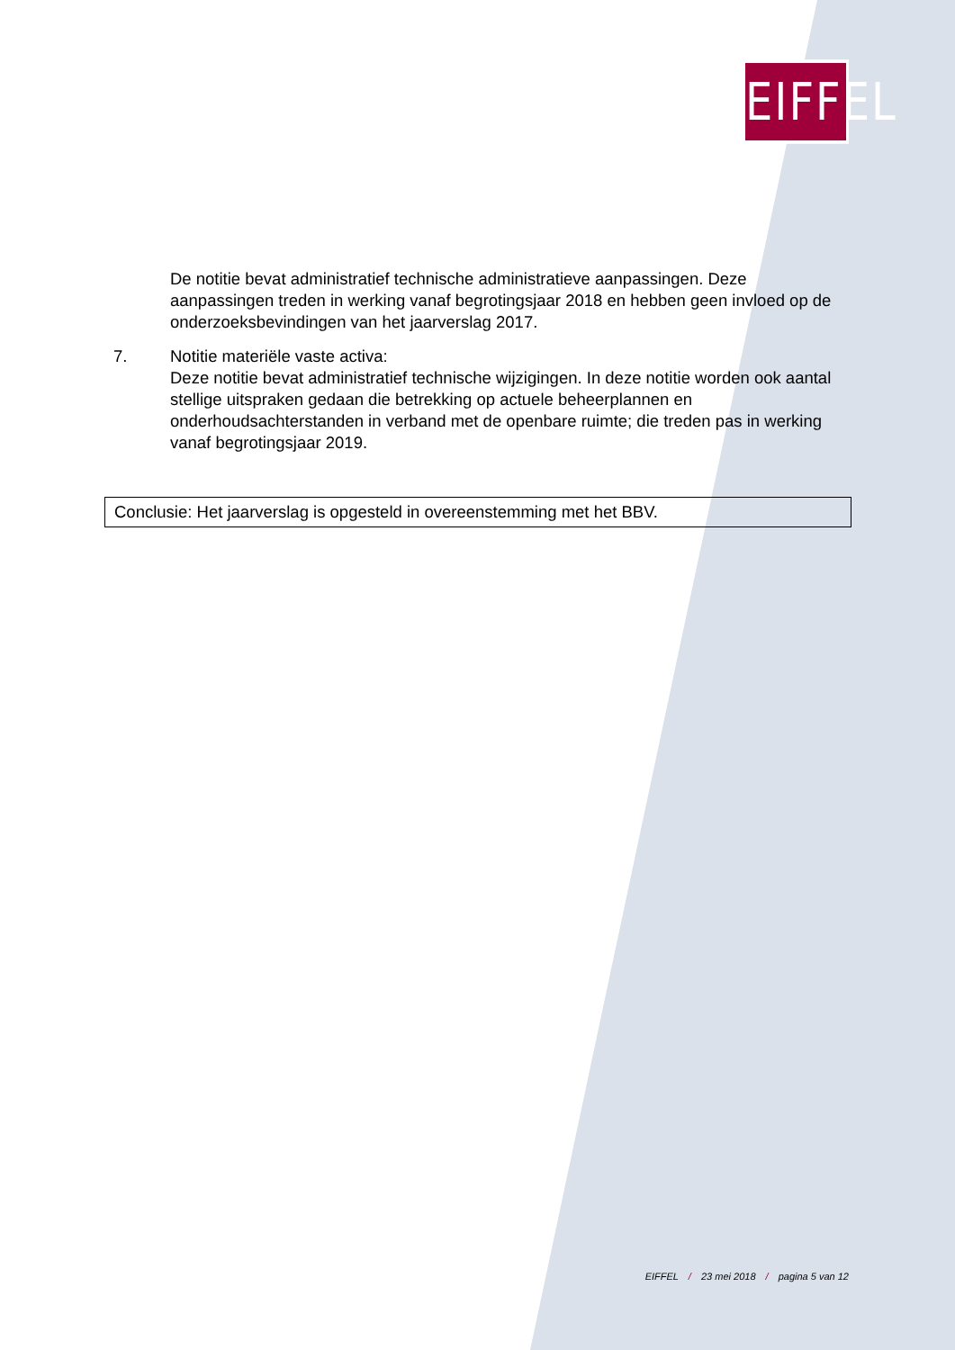EIFFEL
De notitie bevat administratief technische administratieve aanpassingen. Deze aanpassingen treden in werking vanaf begrotingsjaar 2018 en hebben geen invloed op de onderzoeksbevindingen van het jaarverslag 2017.
7. Notitie materiële vaste activa:
Deze notitie bevat administratief technische wijzigingen. In deze notitie worden ook aantal stellige uitspraken gedaan die betrekking op actuele beheerplannen en onderhoudsachterstanden in verband met de openbare ruimte; die treden pas in werking vanaf begrotingsjaar 2019.
Conclusie: Het jaarverslag is opgesteld in overeenstemming met het BBV.
EIFFEL / 23 mei 2018 / pagina 5 van 12